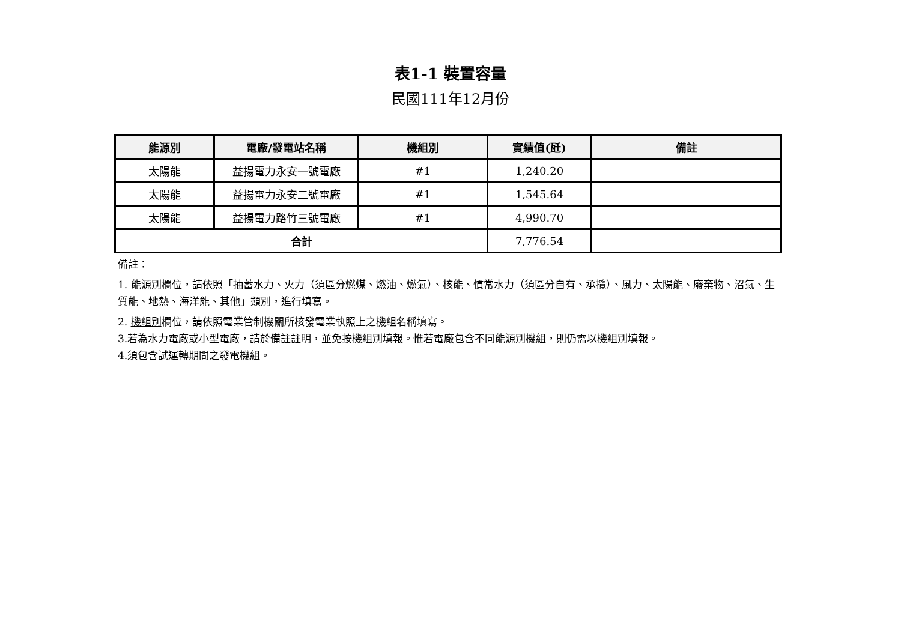表1-1 裝置容量
民國111年12月份
| 能源別 | 電廠/發電站名稱 | 機組別 | 實績值(瓩) | 備註 |
| --- | --- | --- | --- | --- |
| 太陽能 | 益揚電力永安一號電廠 | #1 | 1,240.20 | |
| 太陽能 | 益揚電力永安二號電廠 | #1 | 1,545.64 | |
| 太陽能 | 益揚電力路竹三號電廠 | #1 | 4,990.70 | |
| 合計 | | | 7,776.54 | |
備註：
1. 能源別欄位，請依照「抽蓄水力、火力（須區分燃煤、燃油、燃氣）、核能、慣常水力（須區分自有、承攬）、風力、太陽能、廢棄物、沼氣、生質能、地熱、海洋能、其他」類別，進行填寫。
2. 機組別欄位，請依照電業管制機關所核發電業執照上之機組名稱填寫。
3.若為水力電廠或小型電廠，請於備註註明，並免按機組別填報。惟若電廠包含不同能源別機組，則仍需以機組別填報。
4.須包含試運轉期間之發電機組。